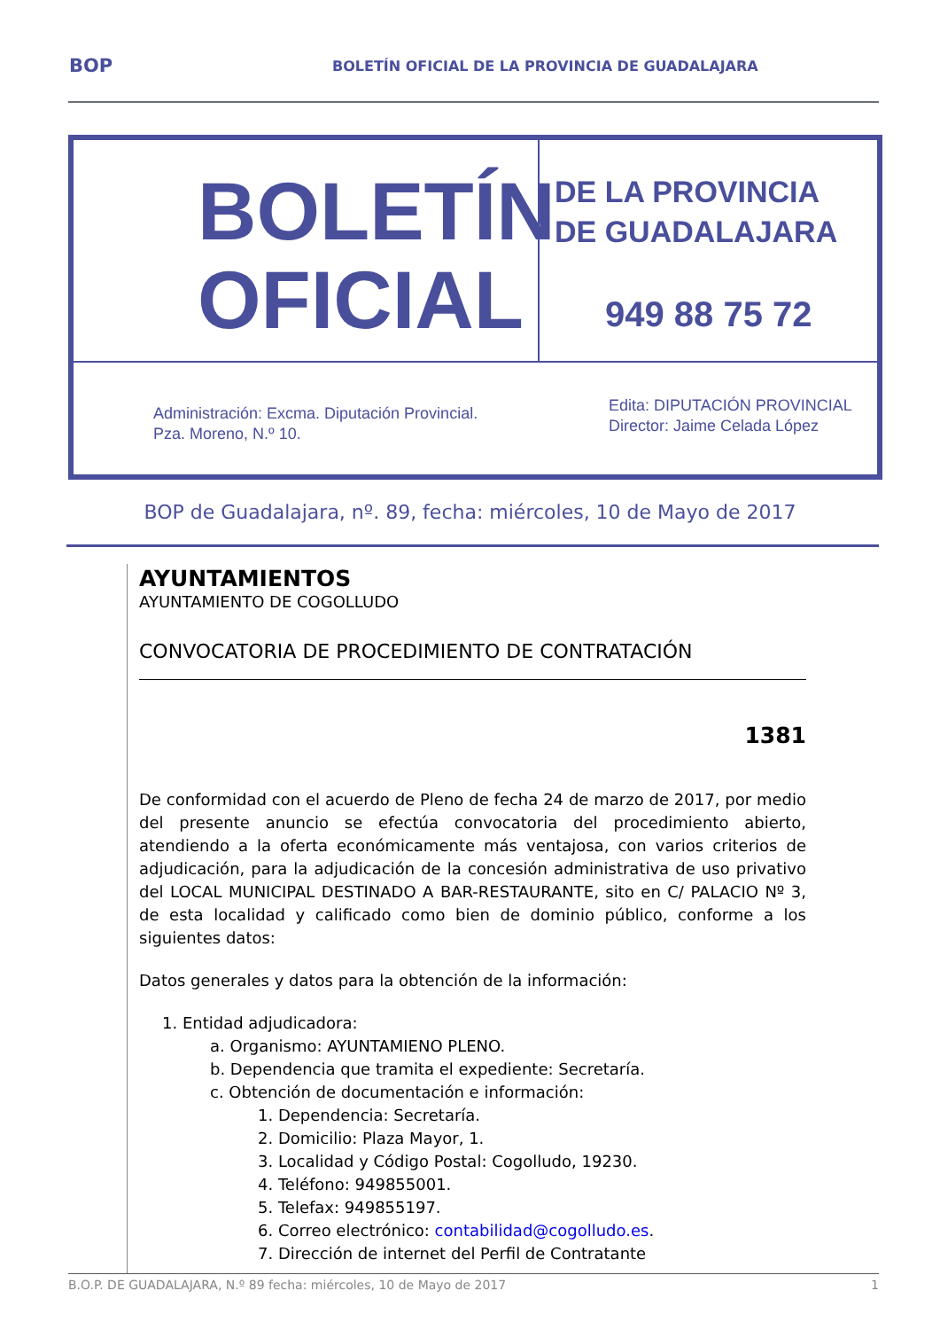BOP BOLETÍN OFICIAL DE LA PROVINCIA DE GUADALAJARA
BOLETÍN
OFICIAL
DE LA PROVINCIA
DE GUADALAJARA
949 88 75 72
Administración: Excma. Diputación Provincial.
Pza. Moreno, N.º 10.
Edita: DIPUTACIÓN PROVINCIAL
Director: Jaime Celada López
BOP de Guadalajara, nº. 89, fecha: miércoles, 10 de Mayo de 2017
AYUNTAMIENTOS
AYUNTAMIENTO DE COGOLLUDO
CONVOCATORIA DE PROCEDIMIENTO DE CONTRATACIÓN
1381
De conformidad con el acuerdo de Pleno de fecha 24 de marzo de 2017, por medio del presente anuncio se efectúa convocatoria del procedimiento abierto, atendiendo a la oferta económicamente más ventajosa, con varios criterios de adjudicación, para la adjudicación de la concesión administrativa de uso privativo del LOCAL MUNICIPAL DESTINADO A BAR-RESTAURANTE, sito en C/ PALACIO Nº 3, de esta localidad y calificado como bien de dominio público, conforme a los siguientes datos:
Datos generales y datos para la obtención de la información:
1. Entidad adjudicadora:
a. Organismo: AYUNTAMIENO PLENO.
b. Dependencia que tramita el expediente: Secretaría.
c. Obtención de documentación e información:
1. Dependencia: Secretaría.
2. Domicilio: Plaza Mayor, 1.
3. Localidad y Código Postal: Cogolludo, 19230.
4. Teléfono: 949855001.
5. Telefax: 949855197.
6. Correo electrónico: contabilidad@cogolludo.es.
7. Dirección de internet del Perfil de Contratante
B.O.P. DE GUADALAJARA, N.º 89 fecha: miércoles, 10 de Mayo de 2017 1